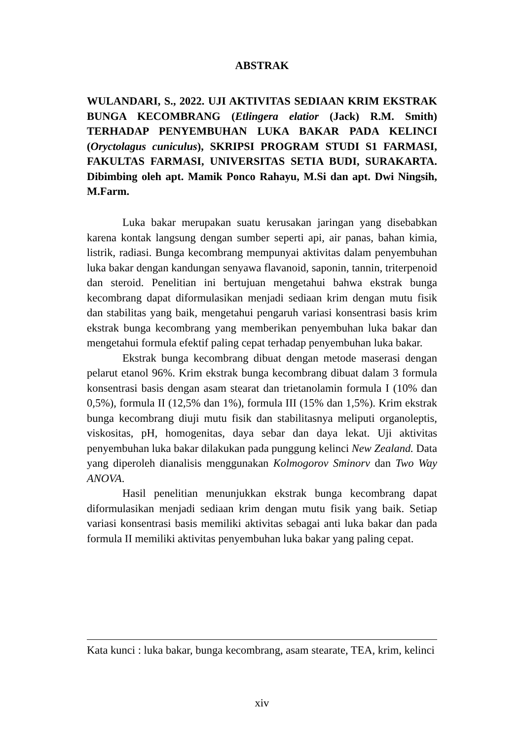ABSTRAK
WULANDARI, S., 2022. UJI AKTIVITAS SEDIAAN KRIM EKSTRAK BUNGA KECOMBRANG (Etlingera elatior (Jack) R.M. Smith) TERHADAP PENYEMBUHAN LUKA BAKAR PADA KELINCI (Oryctolagus cuniculus), SKRIPSI PROGRAM STUDI S1 FARMASI, FAKULTAS FARMASI, UNIVERSITAS SETIA BUDI, SURAKARTA. Dibimbing oleh apt. Mamik Ponco Rahayu, M.Si dan apt. Dwi Ningsih, M.Farm.
Luka bakar merupakan suatu kerusakan jaringan yang disebabkan karena kontak langsung dengan sumber seperti api, air panas, bahan kimia, listrik, radiasi. Bunga kecombrang mempunyai aktivitas dalam penyembuhan luka bakar dengan kandungan senyawa flavanoid, saponin, tannin, triterpenoid dan steroid. Penelitian ini bertujuan mengetahui bahwa ekstrak bunga kecombrang dapat diformulasikan menjadi sediaan krim dengan mutu fisik dan stabilitas yang baik, mengetahui pengaruh variasi konsentrasi basis krim ekstrak bunga kecombrang yang memberikan penyembuhan luka bakar dan mengetahui formula efektif paling cepat terhadap penyembuhan luka bakar.
Ekstrak bunga kecombrang dibuat dengan metode maserasi dengan pelarut etanol 96%. Krim ekstrak bunga kecombrang dibuat dalam 3 formula konsentrasi basis dengan asam stearat dan trietanolamin formula I (10% dan 0,5%), formula II (12,5% dan 1%), formula III (15% dan 1,5%). Krim ekstrak bunga kecombrang diuji mutu fisik dan stabilitasnya meliputi organoleptis, viskositas, pH, homogenitas, daya sebar dan daya lekat. Uji aktivitas penyembuhan luka bakar dilakukan pada punggung kelinci New Zealand. Data yang diperoleh dianalisis menggunakan Kolmogorov Sminorv dan Two Way ANOVA.
Hasil penelitian menunjukkan ekstrak bunga kecombrang dapat diformulasikan menjadi sediaan krim dengan mutu fisik yang baik. Setiap variasi konsentrasi basis memiliki aktivitas sebagai anti luka bakar dan pada formula II memiliki aktivitas penyembuhan luka bakar yang paling cepat.
Kata kunci : luka bakar, bunga kecombrang, asam stearate, TEA, krim, kelinci
xiv